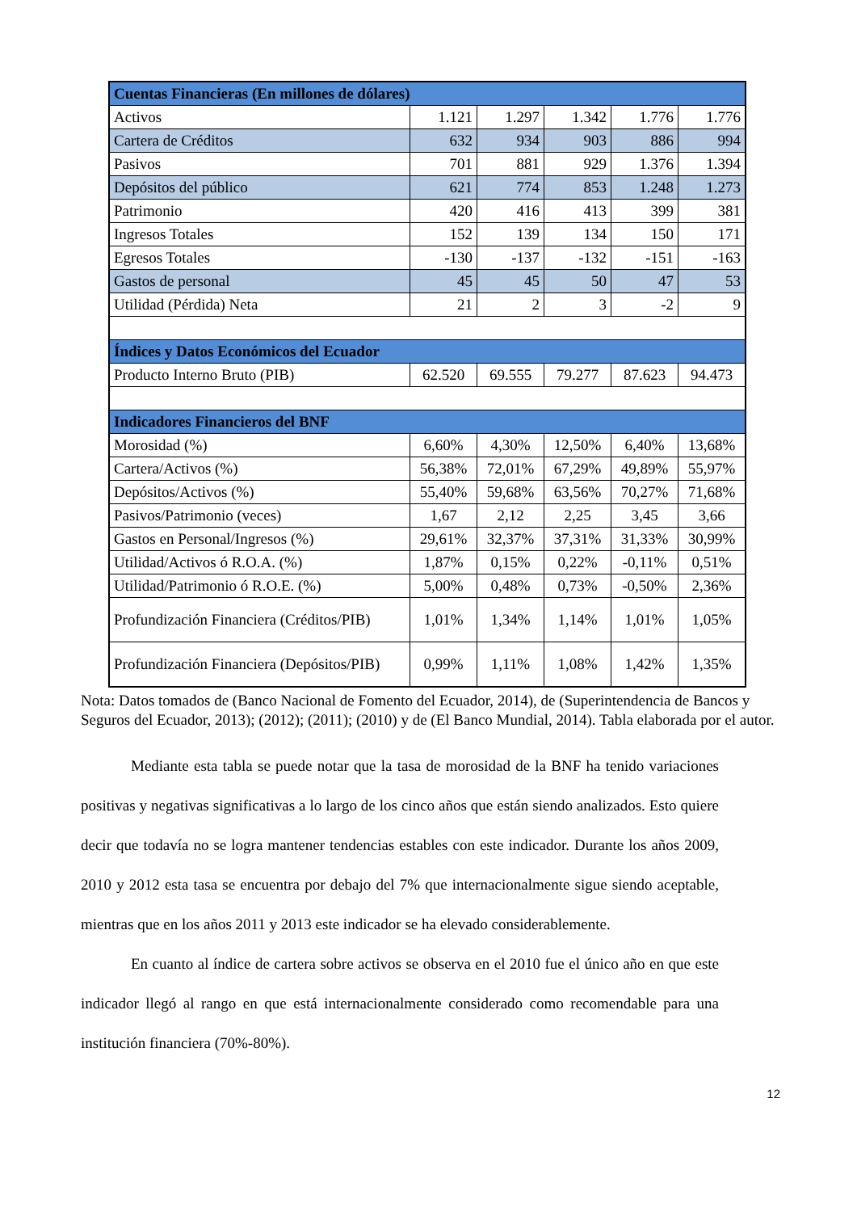| Cuentas Financieras (En millones de dólares) | | | | | |
| --- | --- | --- | --- | --- | --- |
| Activos | 1.121 | 1.297 | 1.342 | 1.776 | 1.776 |
| Cartera de Créditos | 632 | 934 | 903 | 886 | 994 |
| Pasivos | 701 | 881 | 929 | 1.376 | 1.394 |
| Depósitos del público | 621 | 774 | 853 | 1.248 | 1.273 |
| Patrimonio | 420 | 416 | 413 | 399 | 381 |
| Ingresos Totales | 152 | 139 | 134 | 150 | 171 |
| Egresos Totales | -130 | -137 | -132 | -151 | -163 |
| Gastos de personal | 45 | 45 | 50 | 47 | 53 |
| Utilidad (Pérdida) Neta | 21 | 2 | 3 | -2 | 9 |
| Índices y Datos Económicos del Ecuador | | | | | |
| Producto Interno Bruto (PIB) | 62.520 | 69.555 | 79.277 | 87.623 | 94.473 |
| Indicadores Financieros del BNF | | | | | |
| Morosidad (%) | 6,60% | 4,30% | 12,50% | 6,40% | 13,68% |
| Cartera/Activos (%) | 56,38% | 72,01% | 67,29% | 49,89% | 55,97% |
| Depósitos/Activos (%) | 55,40% | 59,68% | 63,56% | 70,27% | 71,68% |
| Pasivos/Patrimonio (veces) | 1,67 | 2,12 | 2,25 | 3,45 | 3,66 |
| Gastos en Personal/Ingresos (%) | 29,61% | 32,37% | 37,31% | 31,33% | 30,99% |
| Utilidad/Activos ó R.O.A. (%) | 1,87% | 0,15% | 0,22% | -0,11% | 0,51% |
| Utilidad/Patrimonio ó R.O.E. (%) | 5,00% | 0,48% | 0,73% | -0,50% | 2,36% |
| Profundización Financiera (Créditos/PIB) | 1,01% | 1,34% | 1,14% | 1,01% | 1,05% |
| Profundización Financiera (Depósitos/PIB) | 0,99% | 1,11% | 1,08% | 1,42% | 1,35% |
Nota: Datos tomados de (Banco Nacional de Fomento del Ecuador, 2014), de (Superintendencia de Bancos y Seguros del Ecuador, 2013); (2012); (2011); (2010) y de (El Banco Mundial, 2014). Tabla elaborada por el autor.
Mediante esta tabla se puede notar que la tasa de morosidad de la BNF ha tenido variaciones positivas y negativas significativas a lo largo de los cinco años que están siendo analizados. Esto quiere decir que todavía no se logra mantener tendencias estables con este indicador. Durante los años 2009, 2010 y 2012 esta tasa se encuentra por debajo del 7% que internacionalmente sigue siendo aceptable, mientras que en los años 2011 y 2013 este indicador se ha elevado considerablemente.
En cuanto al índice de cartera sobre activos se observa en el 2010 fue el único año en que este indicador llegó al rango en que está internacionalmente considerado como recomendable para una institución financiera (70%-80%).
12